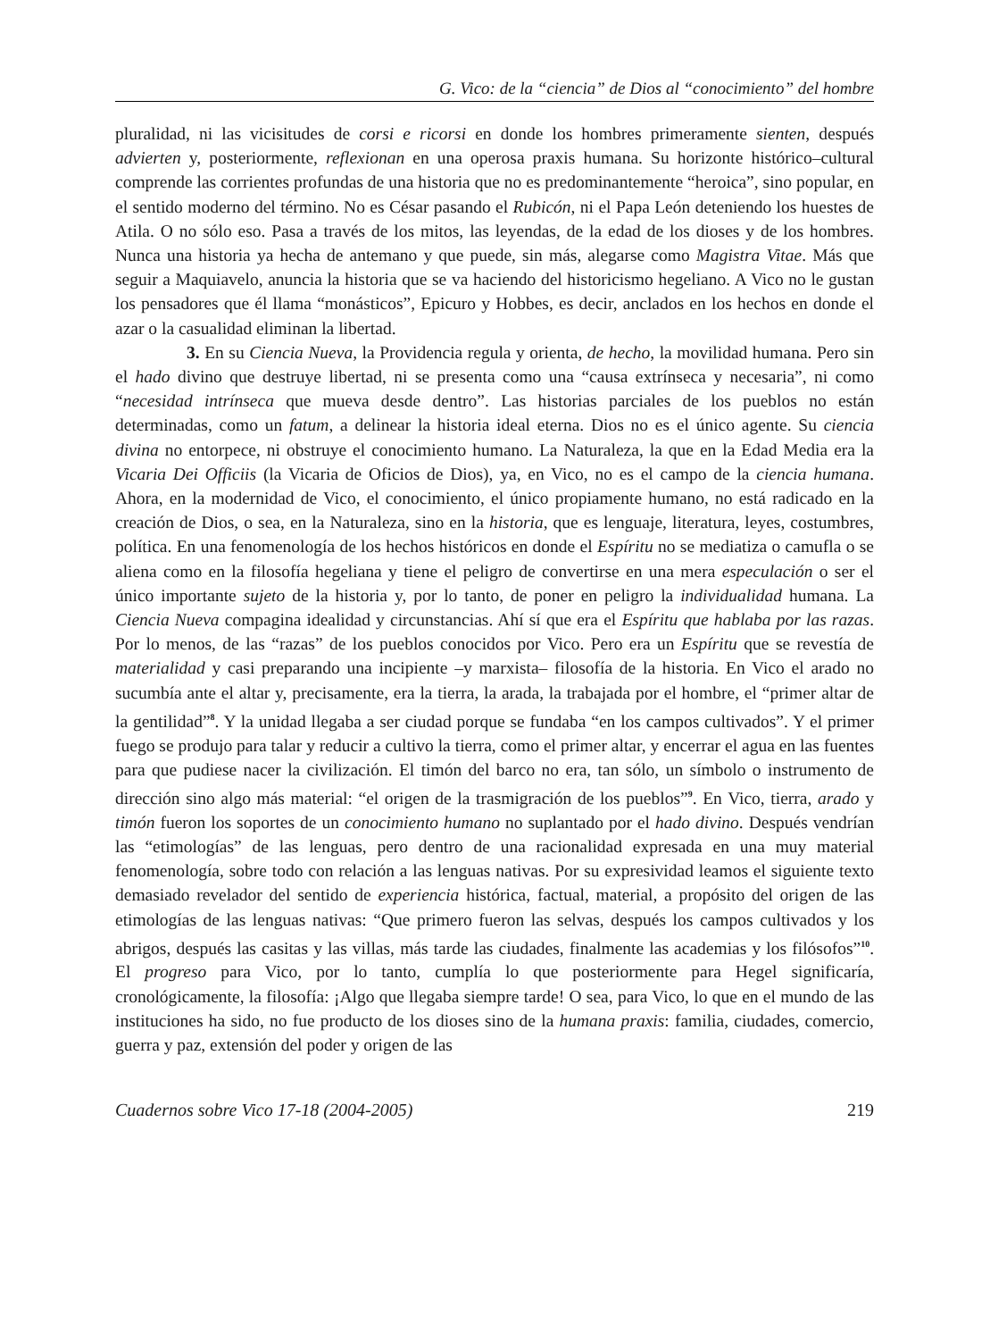G. Vico: de la “ciencia” de Dios al “conocimiento” del hombre
pluralidad, ni las vicisitudes de corsi e ricorsi en donde los hombres primeramente sienten, después advierten y, posteriormente, reflexionan en una operosa praxis humana. Su horizonte histórico–cultural comprende las corrientes profundas de una historia que no es predominantemente “heroica”, sino popular, en el sentido moderno del término. No es César pasando el Rubicón, ni el Papa León deteniendo los huestes de Atila. O no sólo eso. Pasa a través de los mitos, las leyendas, de la edad de los dioses y de los hombres. Nunca una historia ya hecha de antemano y que puede, sin más, alegarse como Magistra Vitae. Más que seguir a Maquiavelo, anuncia la historia que se va haciendo del historicismo hegeliano. A Vico no le gustan los pensadores que él llama “monásticos”, Epicuro y Hobbes, es decir, anclados en los hechos en donde el azar o la casualidad eliminan la libertad.
3. En su Ciencia Nueva, la Providencia regula y orienta, de hecho, la movilidad humana. Pero sin el hado divino que destruye libertad, ni se presenta como una “causa extrínseca y necesaria”, ni como “necesidad intrínseca que mueva desde dentro”. Las historias parciales de los pueblos no están determinadas, como un fatum, a delinear la historia ideal eterna. Dios no es el único agente. Su ciencia divina no entorpece, ni obstruye el conocimiento humano. La Naturaleza, la que en la Edad Media era la Vicaria Dei Officiis (la Vicaria de Oficios de Dios), ya, en Vico, no es el campo de la ciencia humana. Ahora, en la modernidad de Vico, el conocimiento, el único propiamente humano, no está radicado en la creación de Dios, o sea, en la Naturaleza, sino en la historia, que es lenguaje, literatura, leyes, costumbres, política. En una fenomenología de los hechos históricos en donde el Espíritu no se mediatiza o camufla o se aliena como en la filosofía hegeliana y tiene el peligro de convertirse en una mera especulación o ser el único importante sujeto de la historia y, por lo tanto, de poner en peligro la individualidad humana. La Ciencia Nueva compagina idealidad y circunstancias. Ahí sí que era el Espíritu que hablaba por las razas. Por lo menos, de las “razas” de los pueblos conocidos por Vico. Pero era un Espíritu que se revestía de materialidad y casi preparando una incipiente –y marxista– filosofía de la historia. En Vico el arado no sucumbía ante el altar y, precisamente, era la tierra, la arada, la trabajada por el hombre, el “primer altar de la gentilidad”<sup>8</sup>. Y la unidad llegaba a ser ciudad porque se fundaba “en los campos cultivados”. Y el primer fuego se produjo para talar y reducir a cultivo la tierra, como el primer altar, y encerrar el agua en las fuentes para que pudiese nacer la civilización. El timón del barco no era, tan sólo, un símbolo o instrumento de dirección sino algo más material: “el origen de la trasmigración de los pueblos”<sup>9</sup>. En Vico, tierra, arado y timón fueron los soportes de un conocimiento humano no suplantado por el hado divino. Después vendrían las “etimologías” de las lenguas, pero dentro de una racionalidad expresada en una muy material fenomenología, sobre todo con relación a las lenguas nativas. Por su expresividad leamos el siguiente texto demasiado revelador del sentido de experiencia histórica, factual, material, a propósito del origen de las etimologías de las lenguas nativas: “Que primero fueron las selvas, después los campos cultivados y los abrigos, después las casitas y las villas, más tarde las ciudades, finalmente las academias y los filósofos”<sup>10</sup>. El progreso para Vico, por lo tanto, cumplía lo que posteriormente para Hegel significaría, cronológicamente, la filosofía: ¡Algo que llegaba siempre tarde! O sea, para Vico, lo que en el mundo de las instituciones ha sido, no fue producto de los dioses sino de la humana praxis: familia, ciudades, comercio, guerra y paz, extensión del poder y origen de las
Cuadernos sobre Vico 17-18 (2004-2005) 219